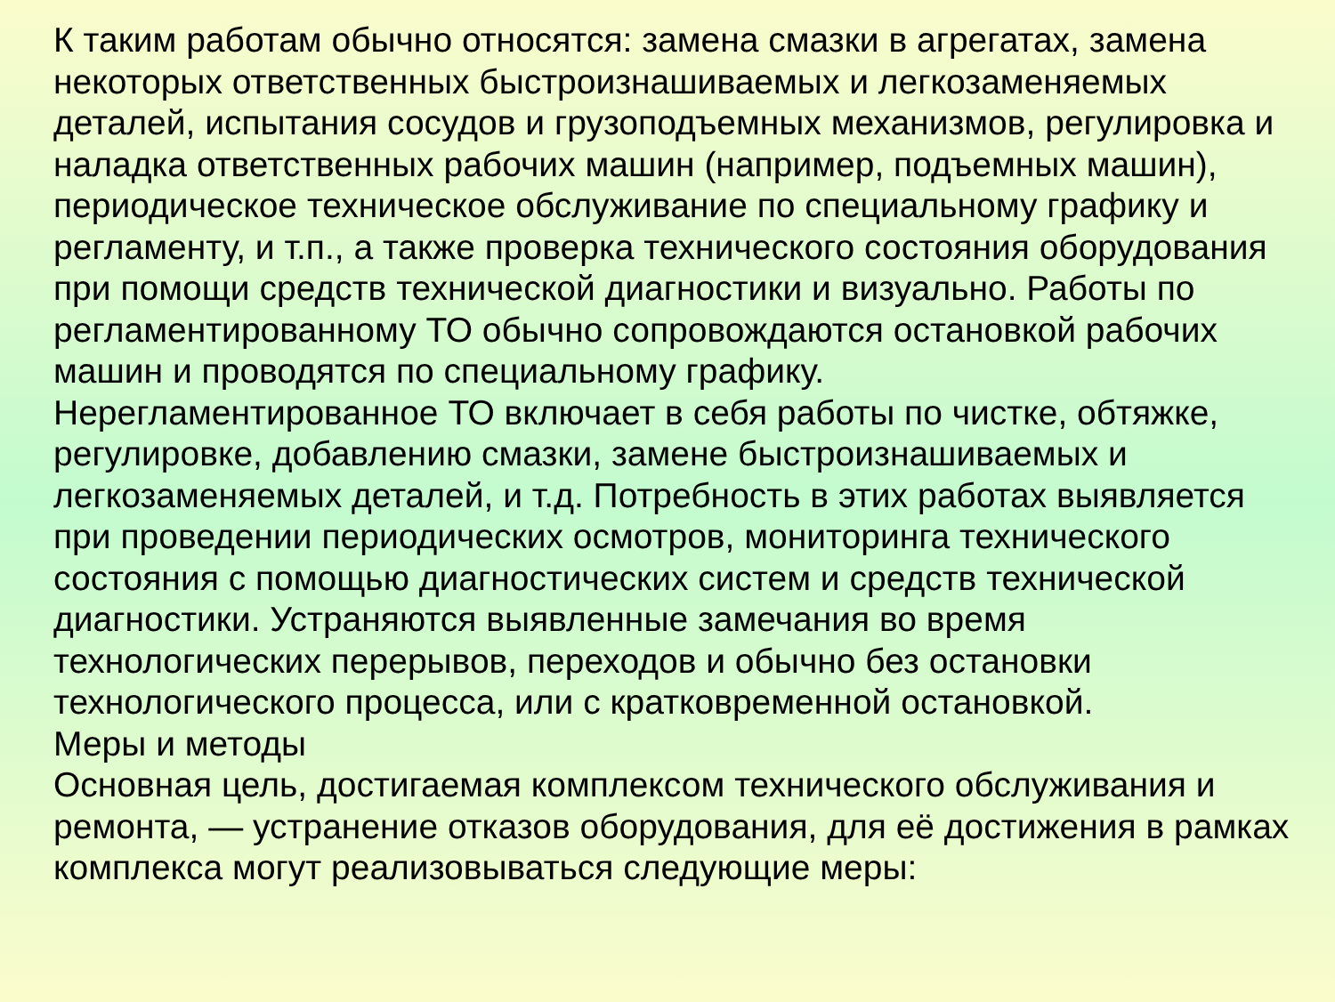К таким работам обычно относятся: замена смазки в агрегатах, замена некоторых ответственных быстроизнашиваемых и легкозаменяемых деталей, испытания сосудов и грузоподъемных механизмов, регулировка и наладка ответственных рабочих машин (например, подъемных машин), периодическое техническое обслуживание по специальному графику и регламенту, и т.п., а также проверка технического состояния оборудования при помощи средств технической диагностики и визуально. Работы по регламентированному ТО обычно сопровождаются остановкой рабочих машин и проводятся по специальному графику.
Нерегламентированное ТО включает в себя работы по чистке, обтяжке, регулировке, добавлению смазки, замене быстроизнашиваемых и легкозаменяемых деталей, и т.д. Потребность в этих работах выявляется при проведении периодических осмотров, мониторинга технического состояния с помощью диагностических систем и средств технической диагностики. Устраняются выявленные замечания во время технологических перерывов, переходов и обычно без остановки технологического процесса, или с кратковременной остановкой.
Меры и методы
Основная цель, достигаемая комплексом технического обслуживания и ремонта, — устранение отказов оборудования, для её достижения в рамках комплекса могут реализовываться следующие меры: